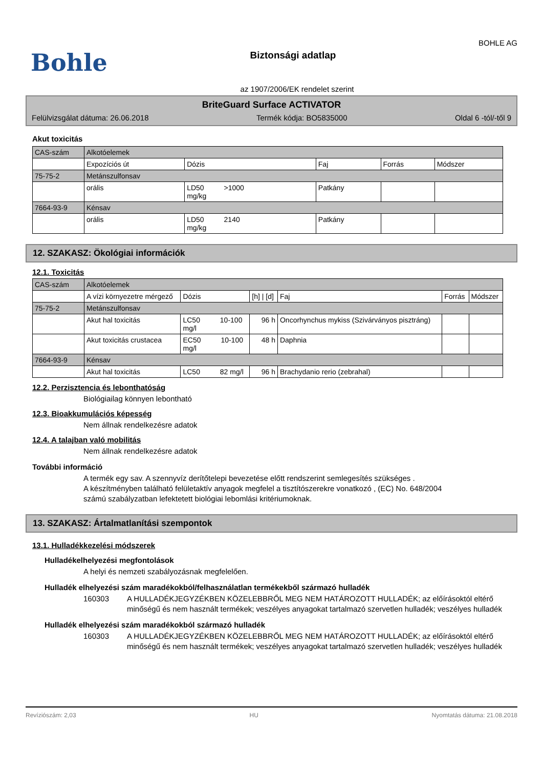Bohle
Biztonsági adatlap
BOHLE AG
az 1907/2006/EK rendelet szerint
BriteGuard Surface ACTIVATOR
Felülvizsgálat dátuma: 26.06.2018 Termék kódja: BO5835000 Oldal 6 -tól/-től 9
Akut toxicitás
| CAS-szám | Alkotóelemek | | | | |
| | Expozíciós út | Dózis | Faj | Forrás | Módszer |
| 75-75-2 | Metánszulfonsav | | | | |
| | orális | LD50 >1000 mg/kg | Patkány | | |
| 7664-93-9 | Kénsav | | | | |
| | orális | LD50 2140 mg/kg | Patkány | | |
12. SZAKASZ: Ökológiai információk
12.1. Toxicitás
| CAS-szám | Alkotóelemek | | | | | |
| | A vízi környezetre mérgező | Dózis | [h] / [d] | Faj | Forrás | Módszer |
| 75-75-2 | Metánszulfonsav | | | | | |
| | Akut hal toxicitás | LC50 10-100 mg/l | 96 h | Oncorhynchus mykiss (Szivárványos pisztráng) | | |
| | Akut toxicitás crustacea | EC50 10-100 mg/l | 48 h | Daphnia | | |
| 7664-93-9 | Kénsav | | | | | |
| | Akut hal toxicitás | LC50 82 mg/l | 96 h | Brachydanio rerio (zebrahal) | | |
12.2. Perzisztencia és lebonthatóság
Biológiailag könnyen lebontható
12.3. Bioakkumulációs képesség
Nem állnak rendelkezésre adatok
12.4. A talajban való mobilitás
Nem állnak rendelkezésre adatok
További információ
A termék egy sav. A szennyvíz derítőtelepi bevezetése előtt rendszerint semlegesítés szükséges .
A készítményben található felületaktív anyagok megfelel a tisztítószerekre vonatkozó , (EC) No. 648/2004
számú szabályzatban lefektetett biológiai lebomlási kritériumoknak.
13. SZAKASZ: Ártalmatlanítási szempontok
13.1. Hulladékkezelési módszerek
Hulladékelhelyezési megfontolások
A helyi és nemzeti szabályozásnak megfelelően.
Hulladék elhelyezési szám maradékokból/felhasználatlan termékekből származó hulladék
160303 A HULLADÉKJEGYZÉKBEN KÖZELEBBRŐL MEG NEM HATÁROZOTT HULLADÉK; az előírásoktól eltérő minőségű és nem használt termékek; veszélyes anyagokat tartalmazó szervetlen hulladék; veszélyes hulladék
Hulladék elhelyezési szám maradékokból származó hulladék
160303 A HULLADÉKJEGYZÉKBEN KÖZELEBBRŐL MEG NEM HATÁROZOTT HULLADÉK; az előírásoktól eltérő minőségű és nem használt termékek; veszélyes anyagokat tartalmazó szervetlen hulladék; veszélyes hulladék
Revíziószám: 2,03 HU Nyomtatás dátuma: 21.08.2018